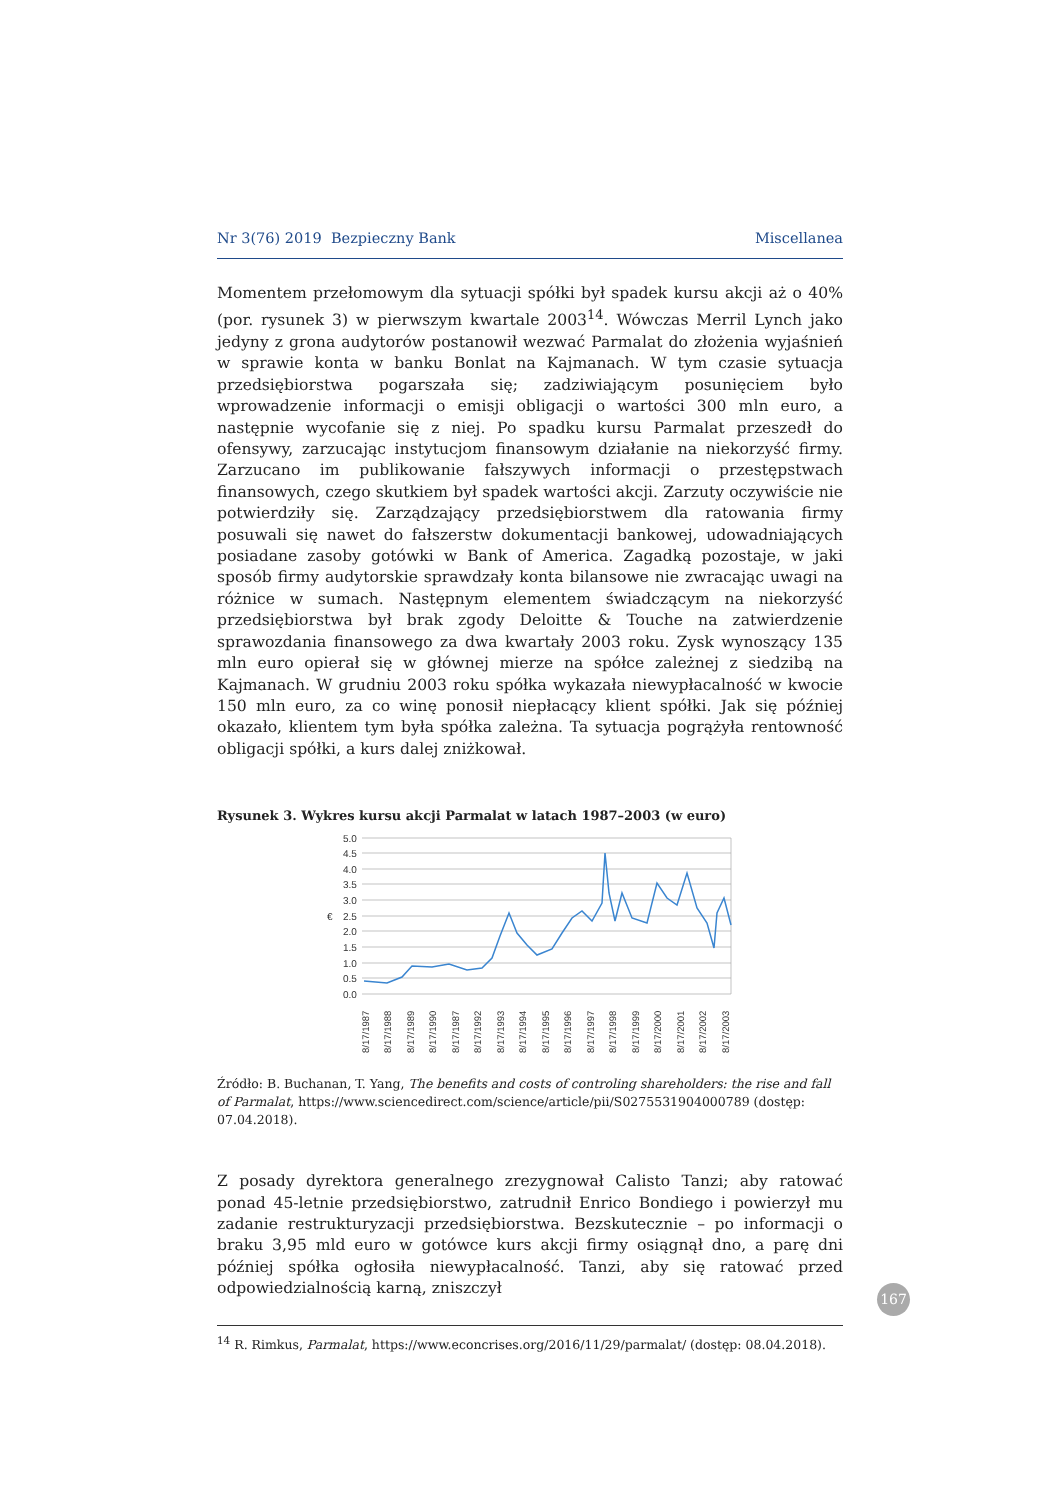Nr 3(76) 2019 Bezpieczny Bank Miscellanea
Momentem przełomowym dla sytuacji spółki był spadek kursu akcji aż o 40% (por. rysunek 3) w pierwszym kwartale 2003<sup>14</sup>. Wówczas Merril Lynch jako jedyny z grona audytorów postanowił wezwać Parmalat do złożenia wyjaśnień w sprawie konta w banku Bonlat na Kajmanach. W tym czasie sytuacja przedsiębiorstwa pogarszała się; zadziwiającym posunięciem było wprowadzenie informacji o emisji obligacji o wartości 300 mln euro, a następnie wycofanie się z niej. Po spadku kursu Parmalat przeszedł do ofensywy, zarzucając instytucjom finansowym działanie na niekorzyść firmy. Zarzucano im publikowanie fałszywych informacji o przestępstwach finansowych, czego skutkiem był spadek wartości akcji. Zarzuty oczywiście nie potwierdziły się. Zarządzający przedsiębiorstwem dla ratowania firmy posuwali się nawet do fałszerstw dokumentacji bankowej, udowadniających posiadane zasoby gotówki w Bank of America. Zagadką pozostaje, w jaki sposób firmy audytorskie sprawdzały konta bilansowe nie zwracając uwagi na różnice w sumach. Następnym elementem świadczącym na niekorzyść przedsiębiorstwa był brak zgody Deloitte & Touche na zatwierdzenie sprawozdania finansowego za dwa kwartały 2003 roku. Zysk wynoszący 135 mln euro opierał się w głównej mierze na spółce zależnej z siedzibą na Kajmanach. W grudniu 2003 roku spółka wykazała niewypłacalność w kwocie 150 mln euro, za co winę ponosił niepłacący klient spółki. Jak się później okazało, klientem tym była spółka zależna. Ta sytuacja pogrążyła rentowność obligacji spółki, a kurs dalej zniżkował.
Rysunek 3. Wykres kursu akcji Parmalat w latach 1987–2003 (w euro)
5.0
4.5
4.0
3.5
3.0
2.5
2.0
1.5
1.0
0.5
0.0
€
8/17/1987
8/17/1988
8/17/1989
8/17/1990
8/17/1987
8/17/1992
8/17/1993
8/17/1994
8/17/1995
8/17/1996
8/17/1997
8/17/1998
8/17/1999
8/17/2000
8/17/2001
8/17/2002
8/17/2003
Źródło: B. Buchanan, T. Yang, The benefits and costs of controling shareholders: the rise and fall of Parmalat, https://www.sciencedirect.com/science/article/pii/S0275531904000789 (dostęp: 07.04.2018).
Z posady dyrektora generalnego zrezygnował Calisto Tanzi; aby ratować ponad 45-letnie przedsiębiorstwo, zatrudnił Enrico Bondiego i powierzył mu zadanie restrukturyzacji przedsiębiorstwa. Bezskutecznie – po informacji o braku 3,95 mld euro w gotówce kurs akcji firmy osiągnął dno, a parę dni później spółka ogłosiła niewypłacalność. Tanzi, aby się ratować przed odpowiedzialnością karną, zniszczył
<sup>14</sup> R. Rimkus, Parmalat, https://www.econcrises.org/2016/11/29/parmalat/ (dostęp: 08.04.2018).
167